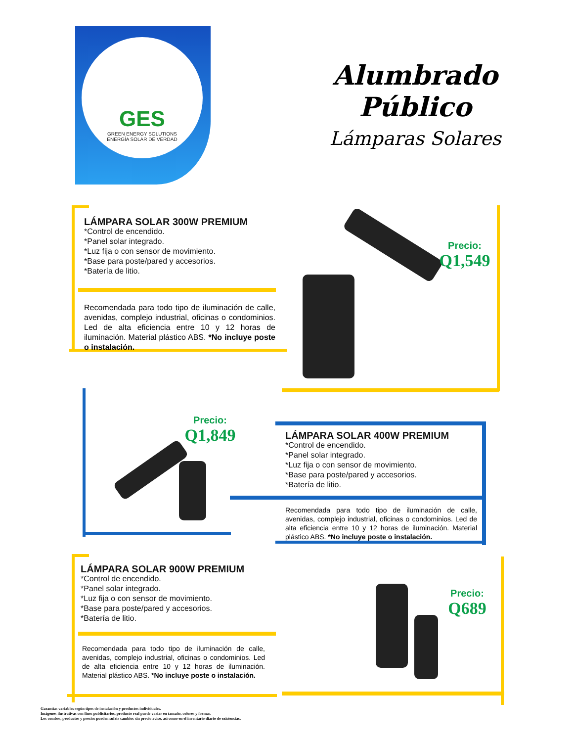GES
GREEN ENERGY SOLUTIONS
ENERGÍA SOLAR DE VERDAD
Alumbrado Público
Lámparas Solares
LÁMPARA SOLAR 300W PREMIUM
*Control de encendido.
*Panel solar integrado.
*Luz fija o con sensor de movimiento.
*Base para poste/pared y accesorios.
*Batería de litio.
Recomendada para todo tipo de iluminación de calle, avenidas, complejo industrial, oficinas o condominios. Led de alta eficiencia entre 10 y 12 horas de iluminación. Material plástico ABS. *No incluye poste o instalación.
Precio:
Q1,549
Precio:
Q1,849
LÁMPARA SOLAR 400W PREMIUM
*Control de encendido.
*Panel solar integrado.
*Luz fija o con sensor de movimiento.
*Base para poste/pared y accesorios.
*Batería de litio.
Recomendada para todo tipo de iluminación de calle, avenidas, complejo industrial, oficinas o condominios. Led de alta eficiencia entre 10 y 12 horas de iluminación. Material plástico ABS. *No incluye poste o instalación.
LÁMPARA SOLAR 900W PREMIUM
*Control de encendido.
*Panel solar integrado.
*Luz fija o con sensor de movimiento.
*Base para poste/pared y accesorios.
*Batería de litio.
Recomendada para todo tipo de iluminación de calle, avenidas, complejo industrial, oficinas o condominios. Led de alta eficiencia entre 10 y 12 horas de iluminación. Material plástico ABS. *No incluye poste o instalación.
Precio:
Q689
Garantías variables según tipos de instalación y productos individuales.
Imágenes ilustrativas con fines publicitarios, producto real puede variar en tamaño, colores y formas.
Los combos, productos y precios pueden sufrir cambios sin previo aviso, así como en el inventario diario de existencias.